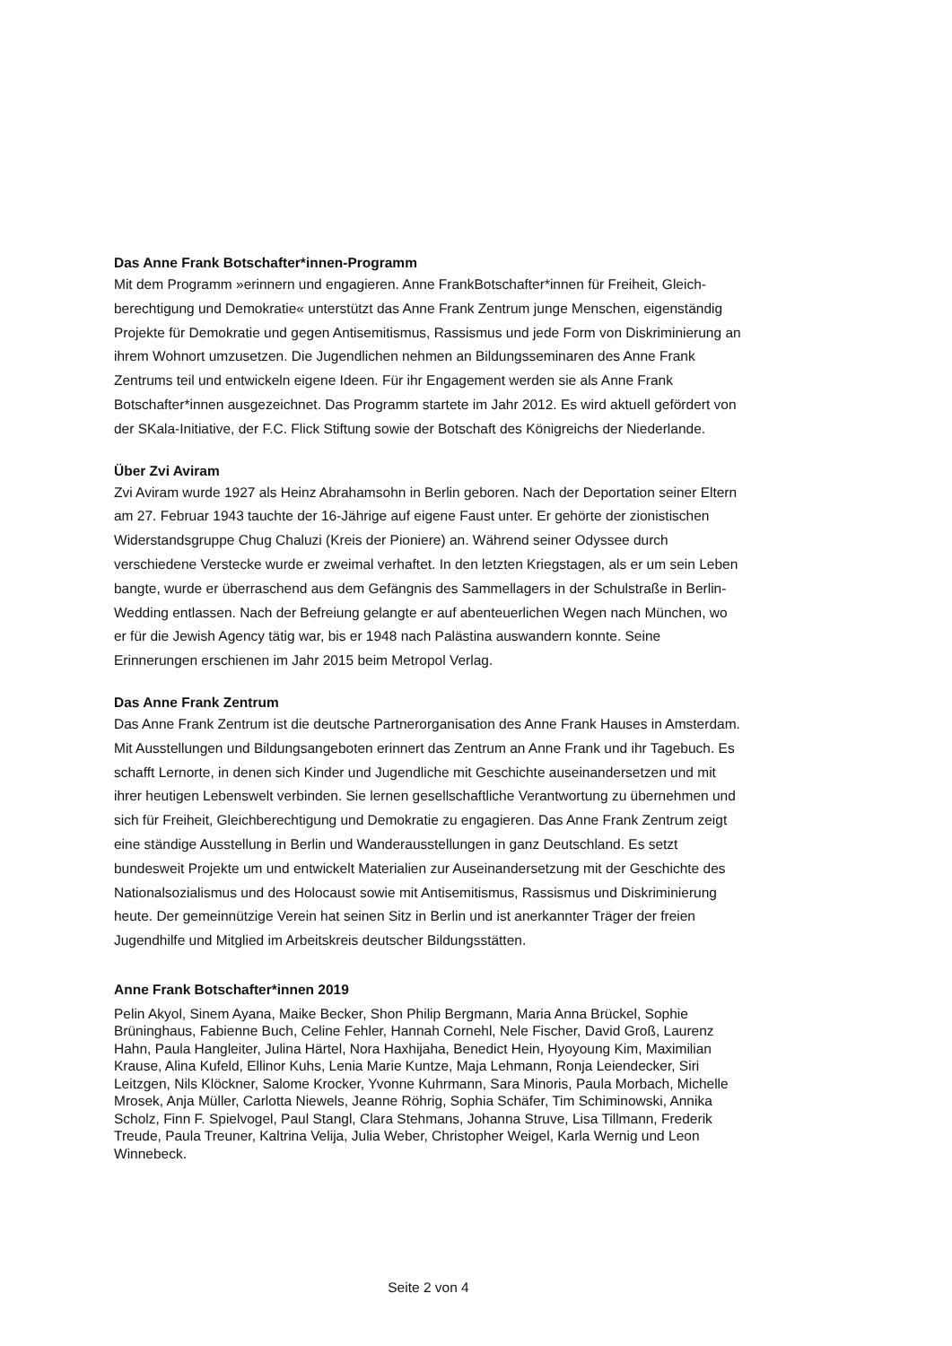Das Anne Frank Botschafter*innen-Programm
Mit dem Programm »erinnern und engagieren. Anne FrankBotschafter*innen für Freiheit, Gleich­berechtigung und Demokratie« unterstützt das Anne Frank Zentrum junge Menschen, eigen­ständig Projekte für Demokratie und gegen Antisemitismus, Rassismus und jede Form von Dis­kriminierung an ihrem Wohnort umzusetzen. Die Jugendlichen nehmen an Bildungsseminaren des Anne Frank Zentrums teil und entwickeln eigene Ideen. Für ihr Engagement werden sie als Anne Frank Botschafter*innen ausgezeichnet. Das Programm startete im Jahr 2012. Es wird aktuell gefördert von der SKala-Initiative, der F.C. Flick Stiftung sowie der Botschaft des König­reichs der Niederlande.
Über Zvi Aviram
Zvi Aviram wurde 1927 als Heinz Abrahamsohn in Berlin geboren. Nach der Deportation seiner Eltern am 27. Februar 1943 tauchte der 16-Jährige auf eigene Faust unter. Er gehörte der zionis­tischen Widerstandsgruppe Chug Chaluzi (Kreis der Pioniere) an. Während seiner Odyssee durch verschiedene Verstecke wurde er zweimal verhaftet. In den letzten Kriegstagen, als er um sein Leben bangte, wurde er überraschend aus dem Gefängnis des Sammellagers in der Schul­straße in Berlin-Wedding entlassen. Nach der Befreiung gelangte er auf abenteuerlichen Wegen nach München, wo er für die Jewish Agency tätig war, bis er 1948 nach Palästina auswandern konnte. Seine Erinnerungen erschienen im Jahr 2015 beim Metropol Verlag.
Das Anne Frank Zentrum
Das Anne Frank Zentrum ist die deutsche Partnerorganisation des Anne Frank Hauses in Ams­terdam. Mit Ausstellungen und Bildungsangeboten erinnert das Zentrum an Anne Frank und ihr Tagebuch. Es schafft Lernorte, in denen sich Kinder und Jugendliche mit Geschichte auseinan­dersetzen und mit ihrer heutigen Lebenswelt verbinden. Sie lernen gesellschaftliche Verantwor­tung zu übernehmen und sich für Freiheit, Gleichberechtigung und Demokratie zu engagieren. Das Anne Frank Zentrum zeigt eine ständige Ausstellung in Berlin und Wanderausstellungen in ganz Deutschland. Es setzt bundesweit Projekte um und entwickelt Materialien zur Auseinan­dersetzung mit der Geschichte des Nationalsozialismus und des Holocaust sowie mit Antisemi­tismus, Rassismus und Diskriminierung heute. Der gemeinnützige Verein hat seinen Sitz in Berlin und ist anerkannter Träger der freien Jugendhilfe und Mitglied im Arbeitskreis deutscher Bildungsstätten.
Anne Frank Botschafter*innen 2019
Pelin Akyol, Sinem Ayana, Maike Becker, Shon Philip Bergmann, Maria Anna Brückel, Sophie Brüninghaus, Fabienne Buch, Celine Fehler, Hannah Cornehl, Nele Fischer, David Groß, Laurenz Hahn, Paula Hangleiter, Julina Härtel, Nora Haxhijaha, Benedict Hein, Hyoyoung Kim, Maximilian Krause, Alina Kufeld, Ellinor Kuhs, Lenia Marie Kuntze, Maja Lehmann, Ronja Leiendecker, Siri Leitzgen, Nils Klöckner, Salome Krocker, Yvonne Kuhrmann, Sara Minoris, Paula Morbach, Mi­chelle Mrosek, Anja Müller, Carlotta Niewels, Jeanne Röhrig, Sophia Schäfer, Tim Schiminowski, Annika Scholz, Finn F. Spielvogel, Paul Stangl, Clara Stehmans, Johanna Struve, Lisa Tillmann, Frederik Treude, Paula Treuner, Kaltrina Velija, Julia Weber, Christopher Weigel, Karla Wernig und Leon Winnebeck.
Seite 2 von 4